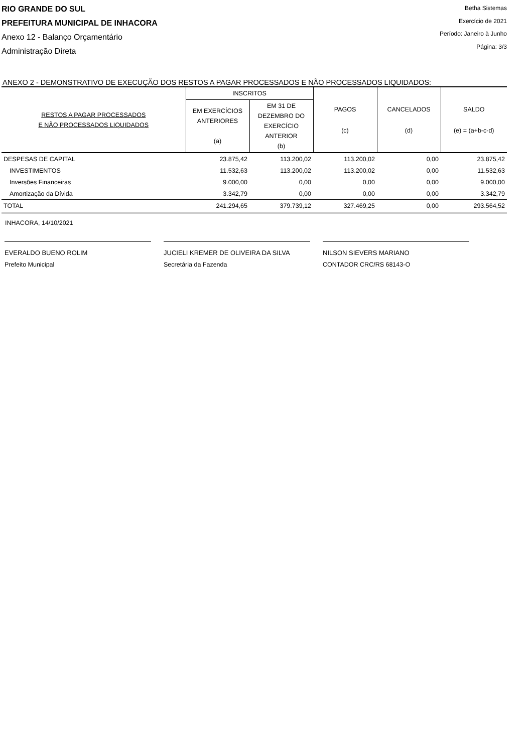RIO GRANDE DO SUL
PREFEITURA MUNICIPAL DE INHACORA
Anexo 12 - Balanço Orçamentário
Administração Direta
Betha Sistemas
Exercício de 2021
Período: Janeiro à Junho
Página: 3/3
ANEXO 2 - DEMONSTRATIVO DE EXECUÇÃO DOS RESTOS A PAGAR PROCESSADOS E NÃO PROCESSADOS LIQUIDADOS:
| RESTOS A PAGAR PROCESSADOS E NÃO PROCESSADOS LIQUIDADOS | INSCRITOS | | PAGOS (c) | CANCELADOS (d) | SALDO (e) = (a+b-c-d) |
| --- | --- | --- | --- | --- | --- |
| | EM EXERCÍCIOS ANTERIORES (a) | EM 31 DE DEZEMBRO DO EXERCÍCIO ANTERIOR (b) | | | |
| DESPESAS DE CAPITAL | 23.875,42 | 113.200,02 | 113.200,02 | 0,00 | 23.875,42 |
| INVESTIMENTOS | 11.532,63 | 113.200,02 | 113.200,02 | 0,00 | 11.532,63 |
| Inversões Financeiras | 9.000,00 | 0,00 | 0,00 | 0,00 | 9.000,00 |
| Amortização da Dívida | 3.342,79 | 0,00 | 0,00 | 0,00 | 3.342,79 |
| TOTAL | 241.294,65 | 379.739,12 | 327.469,25 | 0,00 | 293.564,52 |
INHACORA, 14/10/2021
EVERALDO BUENO ROLIM
Prefeito Municipal
JUCIELI KREMER DE OLIVEIRA DA SILVA
Secretária da Fazenda
NILSON SIEVERS MARIANO
CONTADOR CRC/RS 68143-O